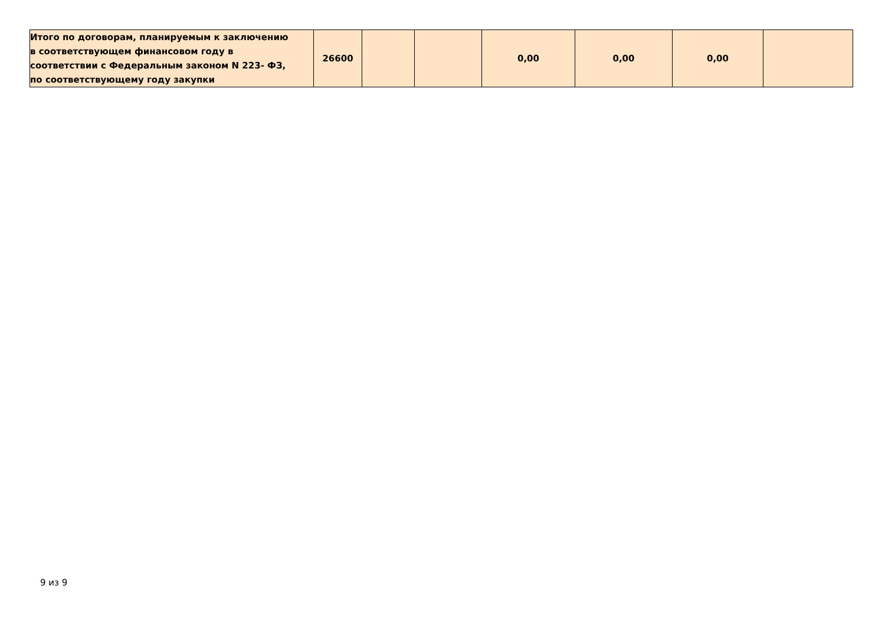| Итого по договорам, планируемым к заключению в соответствующем финансовом году в соответствии с Федеральным законом N 223- ФЗ, по соответствующему году закупки | 26600 | | | 0,00 | 0,00 | 0,00 | |
9 из 9